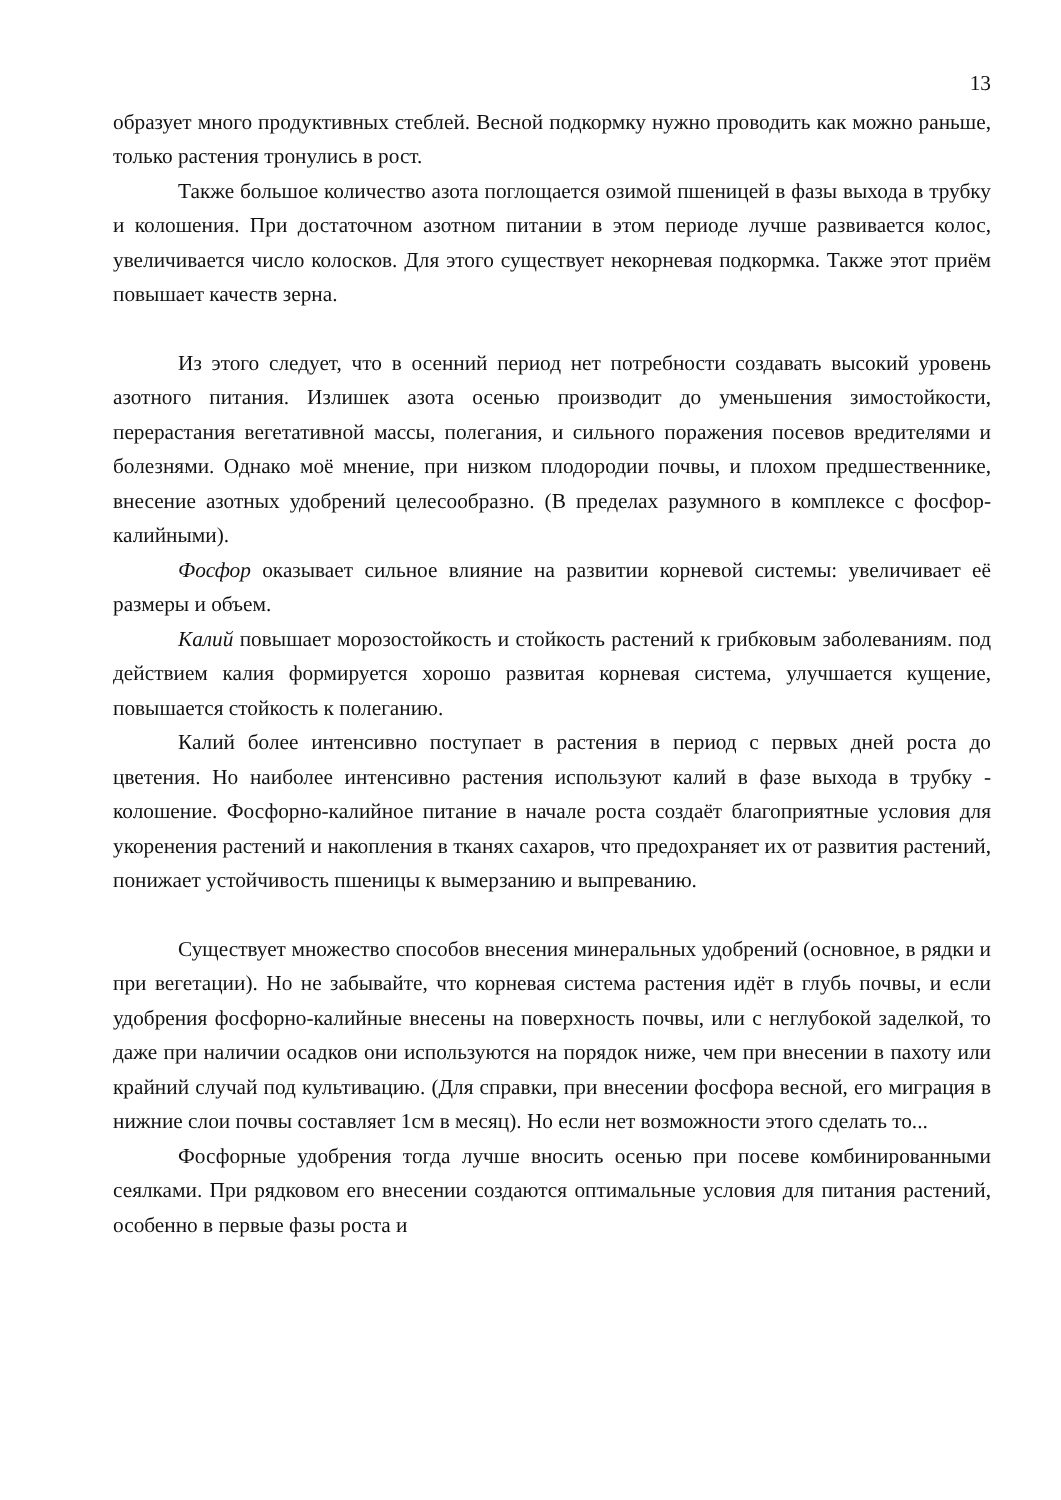13
образует много продуктивных стеблей. Весной подкормку нужно проводить как можно раньше, только растения тронулись в рост.
Также большое количество азота поглощается озимой пшеницей в фазы выхода в трубку и колошения. При достаточном азотном питании в этом периоде лучше развивается колос, увеличивается число колосков. Для этого существует некорневая подкормка. Также этот приём повышает качеств зерна.
Из этого следует, что в осенний период нет потребности создавать высокий уровень азотного питания. Излишек азота осенью производит до уменьшения зимостойкости, перерастания вегетативной массы, полегания, и сильного поражения посевов вредителями и болезнями. Однако моё мнение, при низком плодородии почвы, и плохом предшественнике, внесение азотных удобрений целесообразно. (В пределах разумного в комплексе с фосфор-калийными).
Фосфор оказывает сильное влияние на развитии корневой системы: увеличивает её размеры и объем.
Калий повышает морозостойкость и стойкость растений к грибковым заболеваниям. под действием калия формируется хорошо развитая корневая система, улучшается кущение, повышается стойкость к полеганию.
Калий более интенсивно поступает в растения в период с первых дней роста до цветения. Но наиболее интенсивно растения используют калий в фазе выхода в трубку - колошение. Фосфорно-калийное питание в начале роста создаёт благоприятные условия для укоренения растений и накопления в тканях сахаров, что предохраняет их от развития растений, понижает устойчивость пшеницы к вымерзанию и выпреванию.
Существует множество способов внесения минеральных удобрений (основное, в рядки и при вегетации). Но не забывайте, что корневая система растения идёт в глубь почвы, и если удобрения фосфорно-калийные внесены на поверхность почвы, или с неглубокой заделкой, то даже при наличии осадков они используются на порядок ниже, чем при внесении в пахоту или крайний случай под культивацию. (Для справки, при внесении фосфора весной, его миграция в нижние слои почвы составляет 1см в месяц). Но если нет возможности этого сделать то...
Фосфорные удобрения тогда лучше вносить осенью при посеве комбинированными сеялками. При рядковом его внесении создаются оптимальные условия для питания растений, особенно в первые фазы роста и